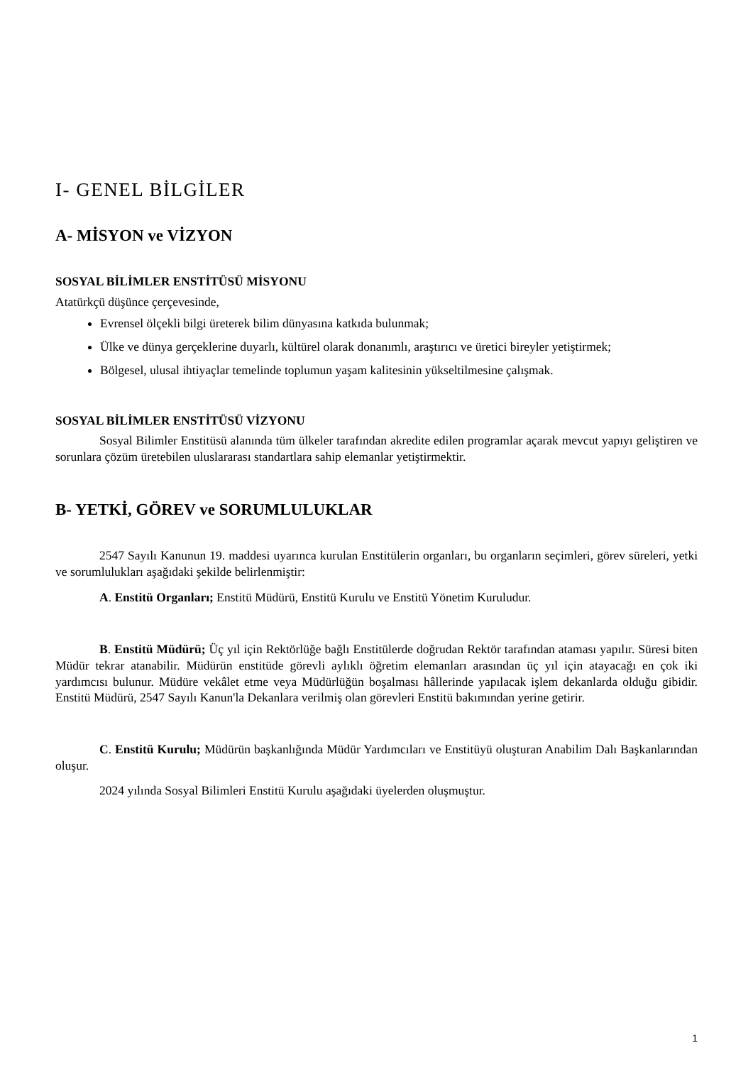I- GENEL BİLGİLER
A- MİSYON ve VİZYON
SOSYAL BİLİMLER ENSTİTÜSÜ MİSYONU
Atatürkçü düşünce çerçevesinde,
Evrensel ölçekli bilgi üreterek bilim dünyasına katkıda bulunmak;
Ülke ve dünya gerçeklerine duyarlı, kültürel olarak donanımlı, araştırıcı ve üretici bireyler yetiştirmek;
Bölgesel, ulusal ihtiyaçlar temelinde toplumun yaşam kalitesinin yükseltilmesine çalışmak.
SOSYAL BİLİMLER ENSTİTÜSÜ VİZYONU
Sosyal Bilimler Enstitüsü alanında tüm ülkeler tarafından akredite edilen programlar açarak mevcut yapıyı geliştiren ve sorunlara çözüm üretebilen uluslararası standartlara sahip elemanlar yetiştirmektir.
B- YETKİ, GÖREV ve SORUMLULUKLAR
2547 Sayılı Kanunun 19. maddesi uyarınca kurulan Enstitülerin organları, bu organların seçimleri, görev süreleri, yetki ve sorumlulukları aşağıdaki şekilde belirlenmiştir:
A. Enstitü Organları; Enstitü Müdürü, Enstitü Kurulu ve Enstitü Yönetim Kuruludur.
B. Enstitü Müdürü; Üç yıl için Rektörlüğe bağlı Enstitülerde doğrudan Rektör tarafından ataması yapılır. Süresi biten Müdür tekrar atanabilir. Müdürün enstitüde görevli aylıklı öğretim elemanları arasından üç yıl için atayacağı en çok iki yardımcısı bulunur. Müdüre vekâlet etme veya Müdürlüğün boşalması hâllerinde yapılacak işlem dekanlarda olduğu gibidir. Enstitü Müdürü, 2547 Sayılı Kanun'la Dekanlara verilmiş olan görevleri Enstitü bakımından yerine getirir.
C. Enstitü Kurulu; Müdürün başkanlığında Müdür Yardımcıları ve Enstitüyü oluşturan Anabilim Dalı Başkanlarından oluşur.
2024 yılında Sosyal Bilimleri Enstitü Kurulu aşağıdaki üyelerden oluşmuştur.
1